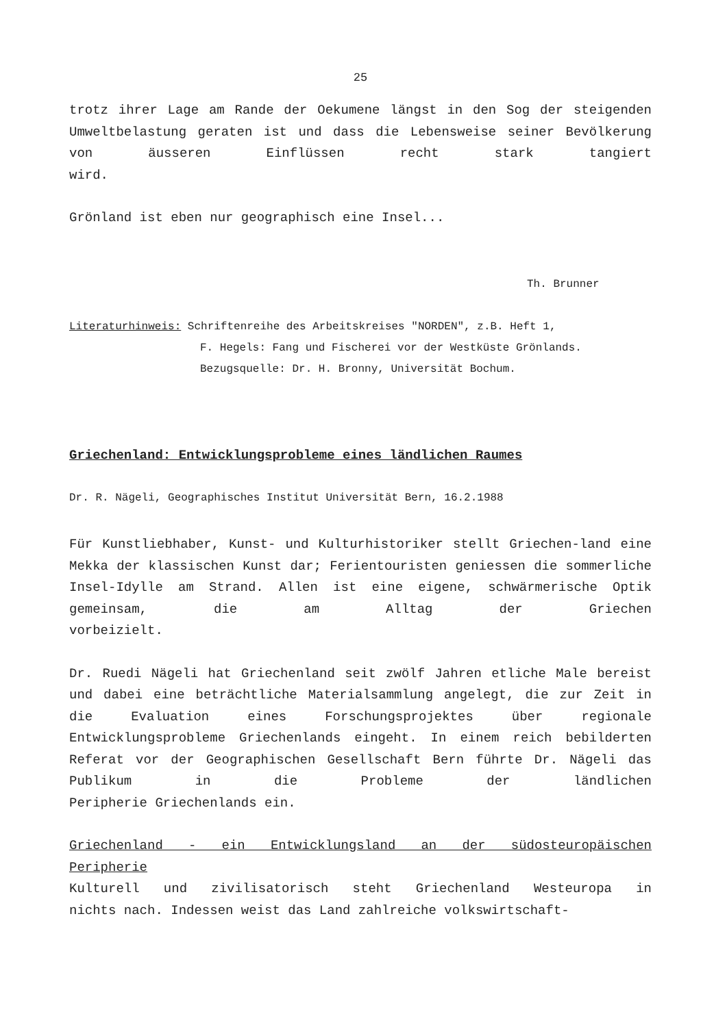25
trotz ihrer Lage am Rande der Oekumene längst in den Sog der steigenden Umweltbelastung geraten ist und dass die Lebensweise seiner Bevölkerung von äusseren Einflüssen recht stark tangiert
wird.
Grönland ist eben nur geographisch eine Insel...
Th. Brunner
Literaturhinweis: Schriftenreihe des Arbeitskreises "NORDEN", z.B. Heft 1,
F. Hegels: Fang und Fischerei vor der Westküste Grönlands.
Bezugsquelle: Dr. H. Bronny, Universität Bochum.
Griechenland: Entwicklungsprobleme eines ländlichen Raumes
Dr. R. Nägeli, Geographisches Institut Universität Bern, 16.2.1988
Für Kunstliebhaber, Kunst- und Kulturhistoriker stellt Griechen-land eine Mekka der klassischen Kunst dar; Ferientouristen geniessen die sommerliche Insel-Idylle am Strand. Allen ist eine eigene, schwärmerische Optik gemeinsam, die am Alltag der Griechen
vorbeizielt.
Dr. Ruedi Nägeli hat Griechenland seit zwölf Jahren etliche Male bereist und dabei eine beträchtliche Materialsammlung angelegt, die zur Zeit in die Evaluation eines Forschungsprojektes über regionale Entwicklungsprobleme Griechenlands eingeht. In einem reich bebilderten Referat vor der Geographischen Gesellschaft Bern führte Dr. Nägeli das Publikum in die Probleme der ländlichen
Peripherie Griechenlands ein.
Griechenland - ein Entwicklungsland an der südosteuropäischen
Peripherie
Kulturell und zivilisatorisch steht Griechenland Westeuropa in
nichts nach. Indessen weist das Land zahlreiche volkswirtschaft-